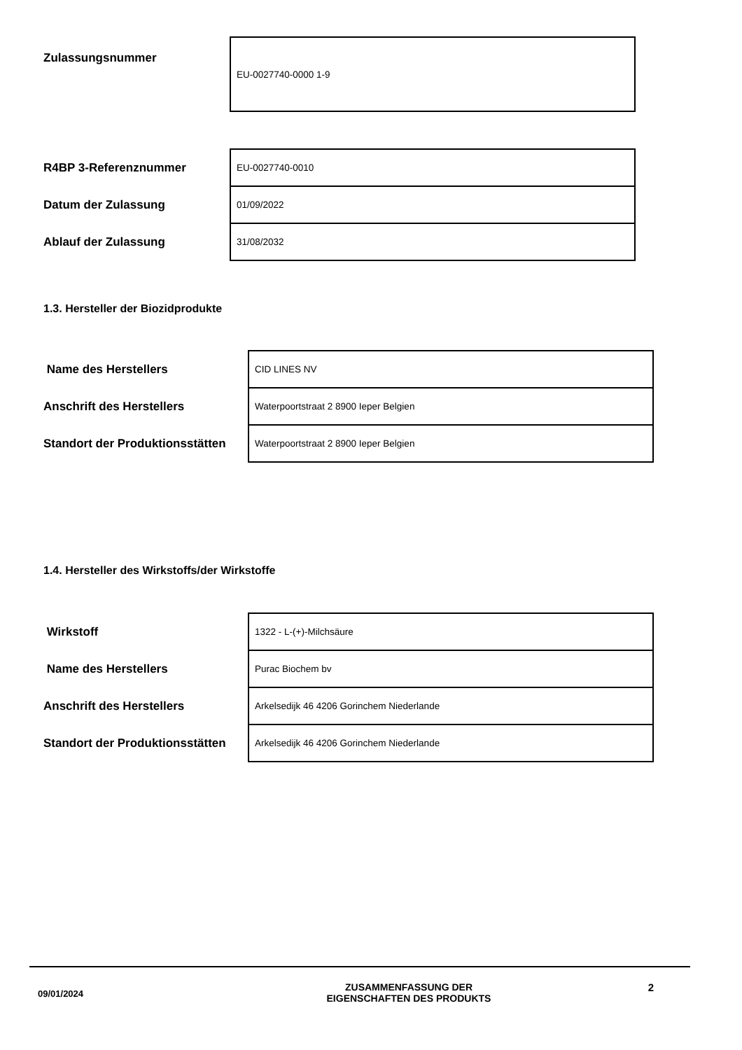| Zulassungsnummer | EU-0027740-0000 1-9 |
| R4BP 3-Referenznummer | EU-0027740-0010 |
| Datum der Zulassung | 01/09/2022 |
| Ablauf der Zulassung | 31/08/2032 |
1.3. Hersteller der Biozidprodukte
| Name des Herstellers | CID LINES NV |
| Anschrift des Herstellers | Waterpoortstraat 2 8900 Ieper Belgien |
| Standort der Produktionsstätten | Waterpoortstraat 2 8900 Ieper Belgien |
1.4. Hersteller des Wirkstoffs/der Wirkstoffe
| Wirkstoff | 1322 - L-(+)-Milchsäure |
| Name des Herstellers | Purac Biochem bv |
| Anschrift des Herstellers | Arkelsedijk 46 4206 Gorinchem Niederlande |
| Standort der Produktionsstätten | Arkelsedijk 46 4206 Gorinchem Niederlande |
09/01/2024
ZUSAMMENFASSUNG DER
EIGENSCHAFTEN DES PRODUKTS
2